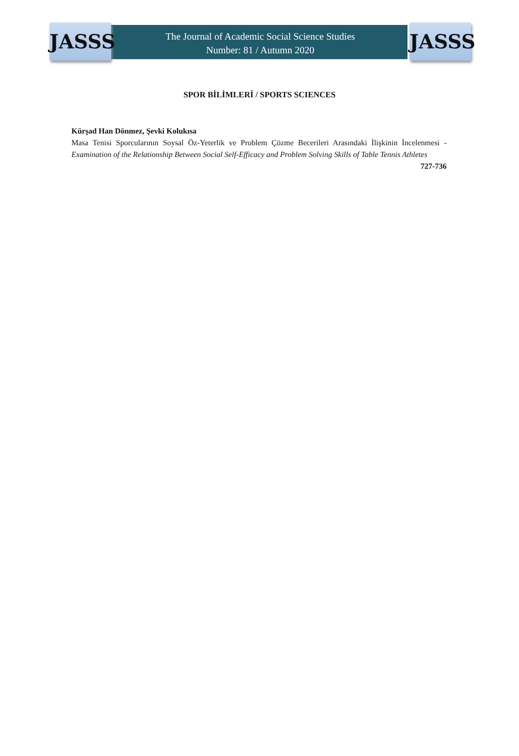JASSS JASSS
The Journal of Academic Social Science Studies
Number: 81 / Autumn 2020
SPOR BİLİMLERİ / SPORTS SCIENCES
Kürşad Han Dönmez, Şevki Kolukısa
Masa Tenisi Sporcularının Soysal Öz-Yeterlik ve Problem Çözme Becerileri Arasındaki İlişkinin İncelenmesi - Examination of the Relationship Between Social Self-Efficacy and Problem Solving Skills of Table Tennis Athletes 727-736